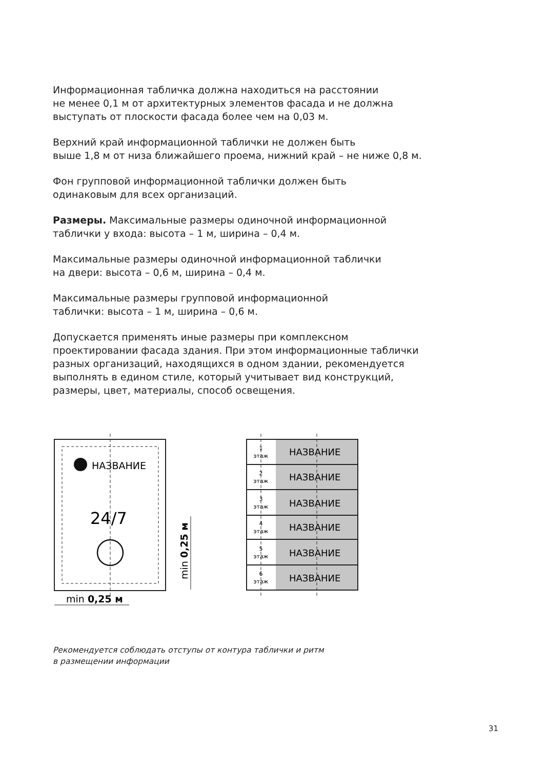Информационная табличка должна находиться на расстоянии
не менее 0,1 м от архитектурных элементов фасада и не должна
выступать от плоскости фасада более чем на 0,03 м.
Верхний край информационной таблички не должен быть
выше 1,8 м от низа ближайшего проема, нижний край – не ниже 0,8 м.
Фон групповой информационной таблички должен быть
одинаковым для всех организаций.
Размеры. Максимальные размеры одиночной информационной
таблички у входа: высота – 1 м, ширина – 0,4 м.
Максимальные размеры одиночной информационной таблички
на двери: высота – 0,6 м, ширина – 0,4 м.
Максимальные размеры групповой информационной
таблички: высота – 1 м, ширина – 0,6 м.
Допускается применять иные размеры при комплексном
проектировании фасада здания. При этом информационные таблички
разных организаций, находящихся в одном здании, рекомендуется
выполнять в едином стиле, который учитывает вид конструкций,
размеры, цвет, материалы, способ освещения.
НАЗВАНИЕ
24/7
min 0,25 м
min 0,25 м
НАЗВАНИЕ
НАЗВАНИЕ
НАЗВАНИЕ
НАЗВАНИЕ
НАЗВАНИЕ
НАЗВАНИЕ
1
этаж
2
этаж
3
этаж
4
этаж
5
этаж
6
этаж
Рекомендуется соблюдать отступы от контура таблички и ритм
в размещении информации
31